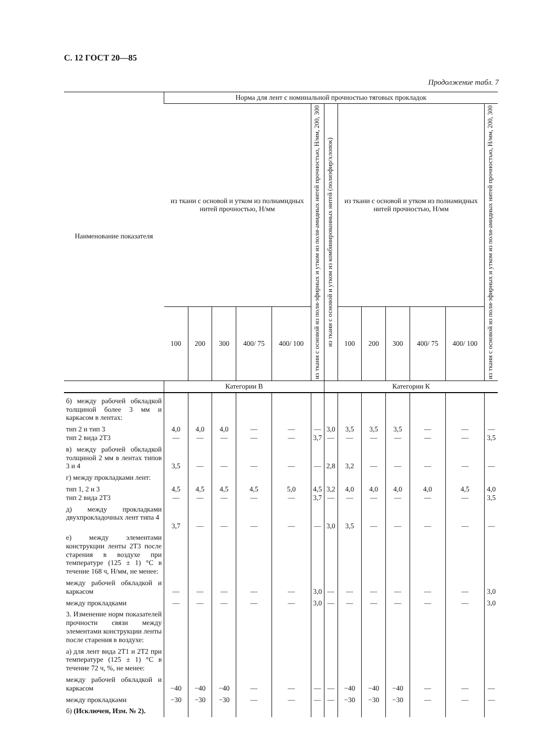С. 12 ГОСТ 20—85
Продолжение табл. 7
| Наименование показателя | Норма для лент с номинальной прочностью тяговых прокладок | | | | | | | | | | | | |
| --- | --- | --- | --- | --- | --- | --- | --- | --- | --- | --- | --- | --- | --- |
| | из ткани с основой и утком из полиамидных нитей прочностью, Н/мм | | | | | из ткани с основой из поли-эфирных и утком из поли-амидных нитей прочностью, Н/мм, 200, 300 | из ткани с основой и утком из комбинированных нитей (полиэфир/хлопок) | из ткани с основой и утком из полиамидных нитей прочностью, Н/мм | | | | | из ткани с основой из поли-эфирных и утком из поли-амидных нитей прочностью, Н/мм, 200, 300 |
| | 100 | 200 | 300 | 400/ 75 | 400/ 100 | | | 100 | 200 | 300 | 400/ 75 | 400/ 100 | |
| | Категории В | | | | | | Категории К | | | | | | |
| б) между рабочей обкладкой толщиной более 3 мм и каркасом в лентах: | | | | | | | | | | | | | |
| тип 2 и тип 3 тип 2 вида 2Т3 | 4,0 — | 4,0 — | 4,0 — | — — | — — | — 3,7 | 3,0 — | 3,5 — | 3,5 — | 3,5 — | — — | — — | — 3,5 |
| в) между рабочей обкладкой толщиной 2 мм в лентах типов 3 и 4 | 3,5 | — | — | — | — | — | 2,8 | 3,2 | — | — | — | — | — |
| г) между прокладками лент: | | | | | | | | | | | | | |
| тип 1, 2 и 3 тип 2 вида 2Т3 | 4,5 — | 4,5 — | 4,5 — | 4,5 — | 5,0 — | 4,5 3,7 | 3,2 — | 4,0 — | 4,0 — | 4,0 — | 4,0 — | 4,5 — | 4,0 3,5 |
| д) между прокладками двухпрокладочных лент типа 4 | 3,7 | — | — | — | — | — | 3,0 | 3,5 | — | — | — | — | — |
| е) между элементами конструкции ленты 2Т3 после старения в воздухе при температуре (125 ± 1) °С в течение 168 ч, Н/мм, не менее: | | | | | | | | | | | | | |
| между рабочей обкладкой и каркасом | — | — | — | — | — | 3,0 | — | — | — | — | — | — | 3,0 |
| между прокладками | — | — | — | — | — | 3,0 | — | — | — | — | — | — | 3,0 |
| 3. Изменение норм показателей прочности связи между элементами конструкции ленты после старения в воздухе: | | | | | | | | | | | | | |
| а) для лент вида 2Т1 и 2Т2 при температуре (125 ± 1) °С в течение 72 ч, %, не менее: | | | | | | | | | | | | | |
| между рабочей обкладкой и каркасом | −40 | −40 | −40 | — | — | — | — | −40 | −40 | −40 | — | — | — |
| между прокладками | −30 | −30 | −30 | — | — | — | — | −30 | −30 | −30 | — | — | — |
| б) (Исключен, Изм. № 2). | | | | | | | | | | | | | |